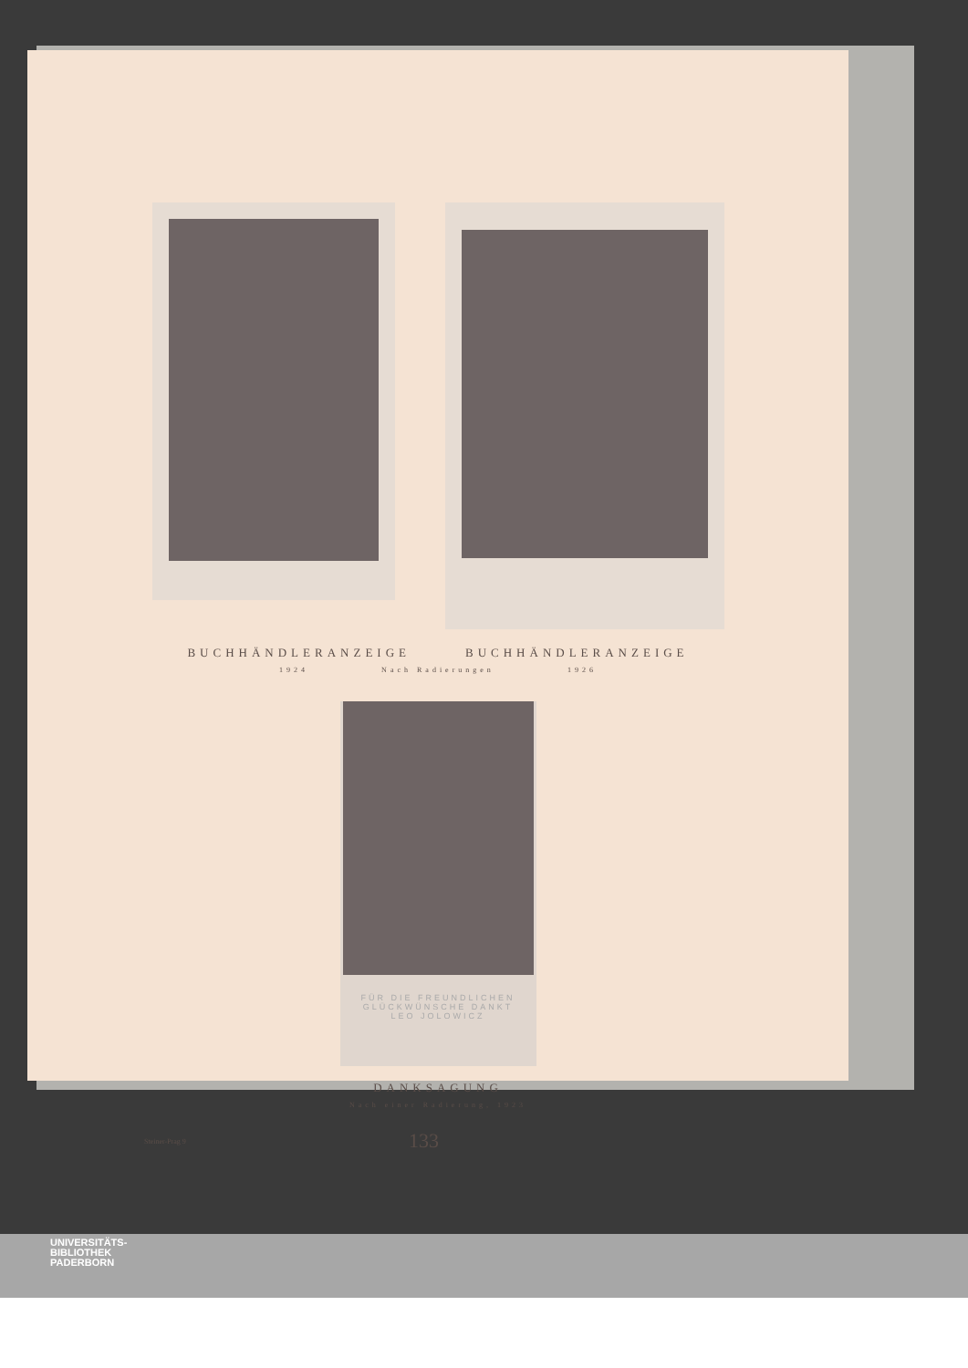BUCHHÄNDLERANZEIGE BUCHHÄNDLERANZEIGE
1924 Nach Radierungen 1926
FÜR DIE FREUNDLICHEN
GLÜCKWÜNSCHE DANKT
LEO JOLOWICZ
DANKSAGUNG
Nach einer Radierung, 1923
Steiner-Prag 9 133
UNIVERSITÄTS-
BIBLIOTHEK
PADERBORN